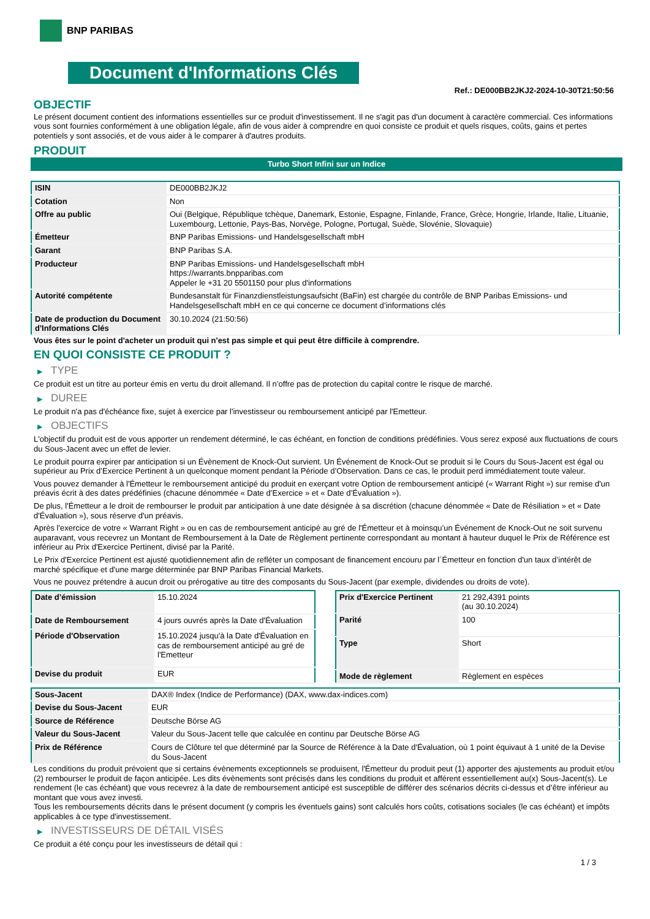BNP PARIBAS
Document d'Informations Clés
Ref.: DE000BB2JKJ2-2024-10-30T21:50:56
OBJECTIF
Le présent document contient des informations essentielles sur ce produit d'investissement. Il ne s'agit pas d'un document à caractère commercial. Ces informations vous sont fournies conformément à une obligation légale, afin de vous aider à comprendre en quoi consiste ce produit et quels risques, coûts, gains et pertes potentiels y sont associés, et de vous aider à le comparer à d'autres produits.
PRODUIT
Turbo Short Infini sur un Indice
| ISIN | DE000BB2JKJ2 |
| Cotation | Non |
| Offre au public | Oui (Belgique, République tchèque, Danemark, Estonie, Espagne, Finlande, France, Grèce, Hongrie, Irlande, Italie, Lituanie, Luxembourg, Lettonie, Pays-Bas, Norvège, Pologne, Portugal, Suède, Slovénie, Slovaquie) |
| Émetteur | BNP Paribas Emissions- und Handelsgesellschaft mbH |
| Garant | BNP Paribas S.A. |
| Producteur | BNP Paribas Emissions- und Handelsgesellschaft mbH https://warrants.bnpparibas.com Appeler le +31 20 5501150 pour plus d'informations |
| Autorité compétente | Bundesanstalt für Finanzdienstleistungsaufsicht (BaFin) est chargée du contrôle de BNP Paribas Emissions- und Handelsgesellschaft mbH en ce qui concerne ce document d’informations clés |
| Date de production du Document d'Informations Clés | 30.10.2024 (21:50:56) |
Vous êtes sur le point d'acheter un produit qui n'est pas simple et qui peut être difficile à comprendre.
EN QUOI CONSISTE CE PRODUIT ?
▶ TYPE
Ce produit est un titre au porteur émis en vertu du droit allemand. Il n’offre pas de protection du capital contre le risque de marché.
▶ DUREE
Le produit n'a pas d'échéance fixe, sujet à exercice par l'investisseur ou remboursement anticipé par l'Emetteur.
▶ OBJECTIFS
L'objectif du produit est de vous apporter un rendement déterminé, le cas échéant, en fonction de conditions prédéfinies. Vous serez exposé aux fluctuations de cours du Sous-Jacent avec un effet de levier.
Le produit pourra expirer par anticipation si un Évènement de Knock-Out survient. Un Événement de Knock-Out se produit si le Cours du Sous-Jacent est égal ou supérieur au Prix d’Exercice Pertinent à un quelconque moment pendant la Période d’Observation. Dans ce cas, le produit perd immédiatement toute valeur.
Vous pouvez demander à l'Émetteur le remboursement anticipé du produit en exerçant votre Option de remboursement anticipé (« Warrant Right ») sur remise d'un préavis écrit à des dates prédéfinies (chacune dénommée « Date d’Exercice » et « Date d’Évaluation »).
De plus, l'Émetteur a le droit de rembourser le produit par anticipation à une date désignée à sa discrétion (chacune dénommée « Date de Résiliation » et « Date d'Évaluation »), sous réserve d'un préavis.
Après l'exercice de votre « Warrant Right » ou en cas de remboursement anticipé au gré de l'Émetteur et à moinsqu’un Événement de Knock-Out ne soit survenu auparavant, vous recevrez un Montant de Remboursement à la Date de Règlement pertinente correspondant au montant à hauteur duquel le Prix de Référence est inférieur au Prix d'Exercice Pertinent, divisé par la Parité.
Le Prix d'Exercice Pertinent est ajusté quotidiennement afin de refléter un composant de financement encouru par l´Émetteur en fonction d'un taux d’intérêt de marché spécifique et d'une marge déterminée par BNP Paribas Financial Markets.
Vous ne pouvez prétendre à aucun droit ou prérogative au titre des composants du Sous-Jacent (par exemple, dividendes ou droits de vote).
| Date d’émission | 15.10.2024 |
| Date de Remboursement | 4 jours ouvrés après la Date d'Évaluation |
| Période d'Observation | 15.10.2024 jusqu'à la Date d'Évaluation en cas de remboursement anticipé au gré de l'Emetteur |
| Devise du produit | EUR |
| Prix d'Exercice Pertinent | 21 292,4391 points (au 30.10.2024) |
| Parité | 100 |
| Type | Short |
| Mode de règlement | Règlement en espèces |
| Sous-Jacent | DAX® Index (Indice de Performance) (DAX, www.dax-indices.com) |
| Devise du Sous-Jacent | EUR |
| Source de Référence | Deutsche Börse AG |
| Valeur du Sous-Jacent | Valeur du Sous-Jacent telle que calculée en continu par Deutsche Börse AG |
| Prix de Référence | Cours de Clôture tel que déterminé par la Source de Référence à la Date d'Évaluation, où 1 point équivaut à 1 unité de la Devise du Sous-Jacent |
Les conditions du produit prévoient que si certains évènements exceptionnels se produisent, l'Émetteur du produit peut (1) apporter des ajustements au produit et/ou (2) rembourser le produit de façon anticipée. Les dits évènements sont précisés dans les conditions du produit et afférent essentiellement au(x) Sous-Jacent(s). Le rendement (le cas échéant) que vous recevrez à la date de remboursement anticipé est susceptible de différer des scénarios décrits ci-dessus et d’être inférieur au montant que vous avez investi.
Tous les remboursements décrits dans le présent document (y compris les éventuels gains) sont calculés hors coûts, cotisations sociales (le cas échéant) et impôts applicables à ce type d'investissement.
▶ INVESTISSEURS DE DÉTAIL VISÉS
Ce produit a été conçu pour les investisseurs de détail qui :
1 / 3